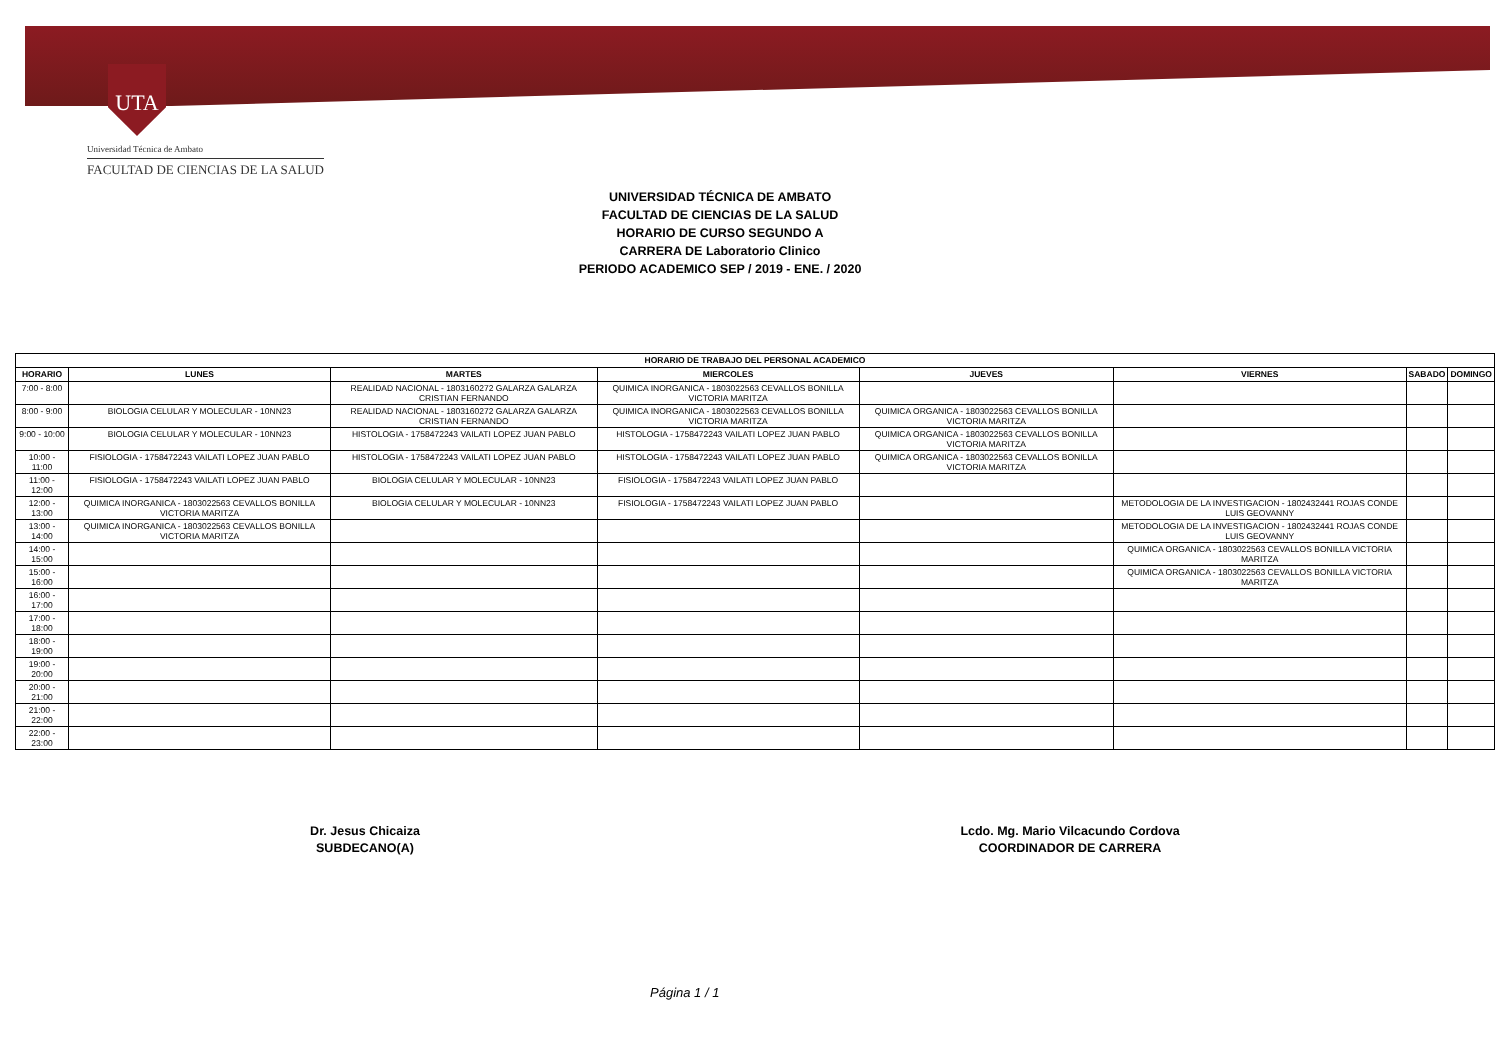UTA
Universidad Técnica de Ambato
FACULTAD DE CIENCIAS DE LA SALUD
UNIVERSIDAD TÉCNICA DE AMBATO
FACULTAD DE CIENCIAS DE LA SALUD
HORARIO DE CURSO SEGUNDO A
CARRERA DE Laboratorio Clinico
PERIODO ACADEMICO SEP / 2019 - ENE. / 2020
| HORARIO DE TRABAJO DEL PERSONAL ACADEMICO | | | | | | | |
| --- | --- | --- | --- | --- | --- | --- | --- |
| HORARIO | LUNES | MARTES | MIERCOLES | JUEVES | VIERNES | SABADO | DOMINGO |
| 7:00 - 8:00 | | REALIDAD NACIONAL - 1803160272 GALARZA GALARZA CRISTIAN FERNANDO | QUIMICA INORGANICA - 1803022563 CEVALLOS BONILLA VICTORIA MARITZA | | | | |
| 8:00 - 9:00 | BIOLOGIA CELULAR Y MOLECULAR - 10NN23 | REALIDAD NACIONAL - 1803160272 GALARZA GALARZA CRISTIAN FERNANDO | QUIMICA INORGANICA - 1803022563 CEVALLOS BONILLA VICTORIA MARITZA | QUIMICA ORGANICA - 1803022563 CEVALLOS BONILLA VICTORIA MARITZA | | | |
| 9:00 - 10:00 | BIOLOGIA CELULAR Y MOLECULAR - 10NN23 | HISTOLOGIA - 1758472243 VAILATI LOPEZ JUAN PABLO | HISTOLOGIA - 1758472243 VAILATI LOPEZ JUAN PABLO | QUIMICA ORGANICA - 1803022563 CEVALLOS BONILLA VICTORIA MARITZA | | | |
| 10:00 - 11:00 | FISIOLOGIA - 1758472243 VAILATI LOPEZ JUAN PABLO | HISTOLOGIA - 1758472243 VAILATI LOPEZ JUAN PABLO | HISTOLOGIA - 1758472243 VAILATI LOPEZ JUAN PABLO | QUIMICA ORGANICA - 1803022563 CEVALLOS BONILLA VICTORIA MARITZA | | | |
| 11:00 - 12:00 | FISIOLOGIA - 1758472243 VAILATI LOPEZ JUAN PABLO | BIOLOGIA CELULAR Y MOLECULAR - 10NN23 | FISIOLOGIA - 1758472243 VAILATI LOPEZ JUAN PABLO | | | | |
| 12:00 - 13:00 | QUIMICA INORGANICA - 1803022563 CEVALLOS BONILLA VICTORIA MARITZA | BIOLOGIA CELULAR Y MOLECULAR - 10NN23 | FISIOLOGIA - 1758472243 VAILATI LOPEZ JUAN PABLO | | METODOLOGIA DE LA INVESTIGACION - 1802432441 ROJAS CONDE LUIS GEOVANNY | | |
| 13:00 - 14:00 | QUIMICA INORGANICA - 1803022563 CEVALLOS BONILLA VICTORIA MARITZA | | | | METODOLOGIA DE LA INVESTIGACION - 1802432441 ROJAS CONDE LUIS GEOVANNY | | |
| 14:00 - 15:00 | | | | | QUIMICA ORGANICA - 1803022563 CEVALLOS BONILLA VICTORIA MARITZA | | |
| 15:00 - 16:00 | | | | | QUIMICA ORGANICA - 1803022563 CEVALLOS BONILLA VICTORIA MARITZA | | |
| 16:00 - 17:00 | | | | | | | |
| 17:00 - 18:00 | | | | | | | |
| 18:00 - 19:00 | | | | | | | |
| 19:00 - 20:00 | | | | | | | |
| 20:00 - 21:00 | | | | | | | |
| 21:00 - 22:00 | | | | | | | |
| 22:00 - 23:00 | | | | | | | |
Dr. Jesus Chicaiza
SUBDECANO(A)
Lcdo. Mg. Mario Vilcacundo Cordova
COORDINADOR DE CARRERA
Página 1 / 1